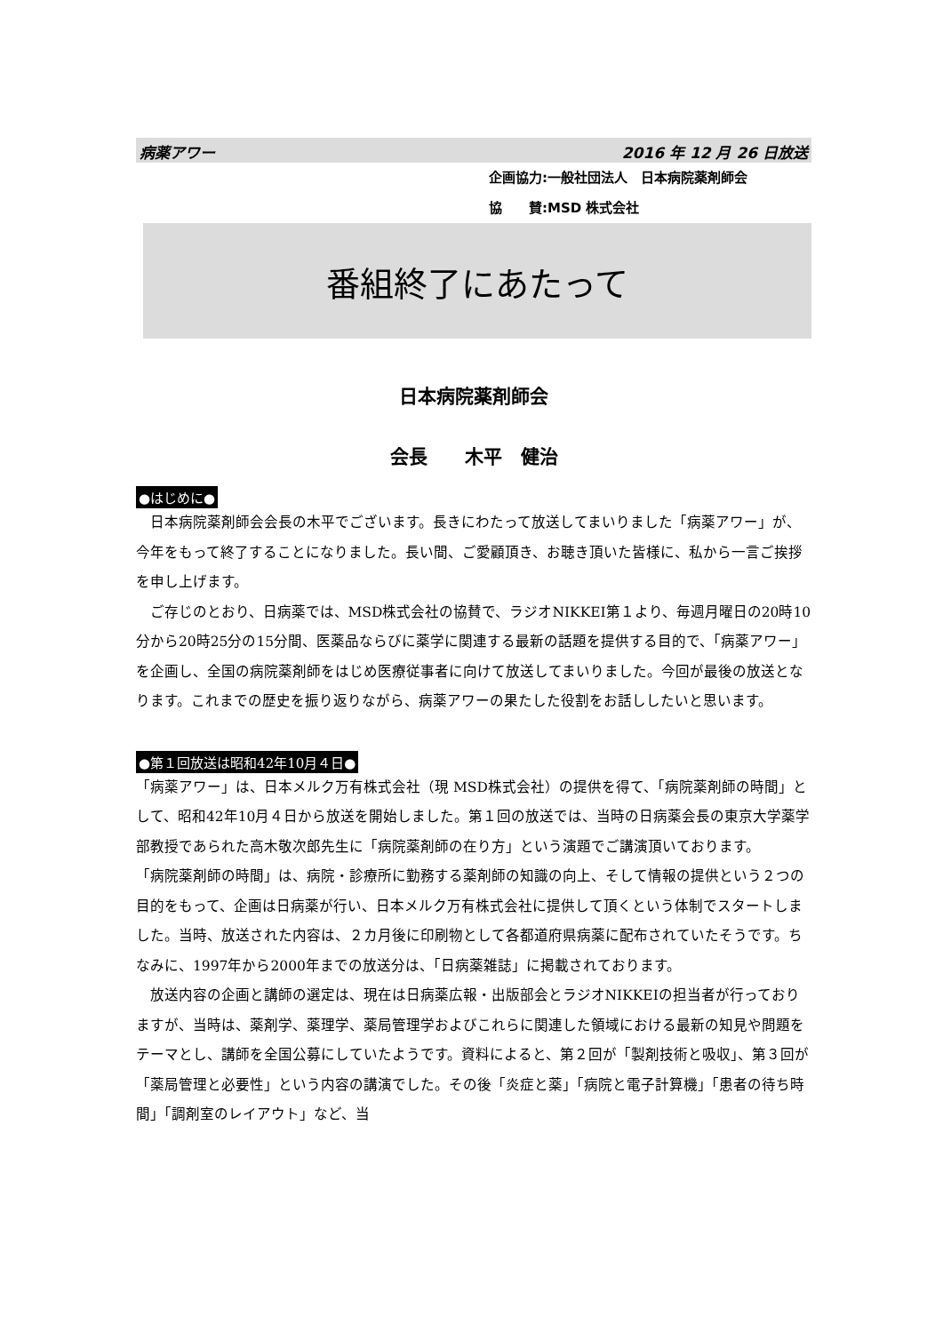病薬アワー 2016 年 12 月 26 日放送
企画協力:一般社団法人　日本病院薬剤師会
協　　賛:MSD 株式会社
番組終了にあたって
日本病院薬剤師会
会長　　木平　健治
●はじめに●
日本病院薬剤師会会長の木平でございます。長きにわたって放送してまいりました「病薬アワー」が、今年をもって終了することになりました。長い間、ご愛顧頂き、お聴き頂いた皆様に、私から一言ご挨拶を申し上げます。
ご存じのとおり、日病薬では、MSD株式会社の協賛で、ラジオNIKKEI第１より、毎週月曜日の20時10分から20時25分の15分間、医薬品ならびに薬学に関連する最新の話題を提供する目的で、「病薬アワー」を企画し、全国の病院薬剤師をはじめ医療従事者に向けて放送してまいりました。今回が最後の放送となります。これまでの歴史を振り返りながら、病薬アワーの果たした役割をお話ししたいと思います。
●第１回放送は昭和42年10月４日●
「病薬アワー」は、日本メルク万有株式会社（現 MSD株式会社）の提供を得て、「病院薬剤師の時間」として、昭和42年10月４日から放送を開始しました。第１回の放送では、当時の日病薬会長の東京大学薬学部教授であられた高木敬次郎先生に「病院薬剤師の在り方」という演題でご講演頂いております。
「病院薬剤師の時間」は、病院・診療所に勤務する薬剤師の知識の向上、そして情報の提供という２つの目的をもって、企画は日病薬が行い、日本メルク万有株式会社に提供して頂くという体制でスタートしました。当時、放送された内容は、２カ月後に印刷物として各都道府県病薬に配布されていたそうです。ちなみに、1997年から2000年までの放送分は、「日病薬雑誌」に掲載されております。
放送内容の企画と講師の選定は、現在は日病薬広報・出版部会とラジオNIKKEIの担当者が行っておりますが、当時は、薬剤学、薬理学、薬局管理学およびこれらに関連した領域における最新の知見や問題をテーマとし、講師を全国公募にしていたようです。資料によると、第２回が「製剤技術と吸収」、第３回が「薬局管理と必要性」という内容の講演でした。その後「炎症と薬」「病院と電子計算機」「患者の待ち時間」「調剤室のレイアウト」など、当